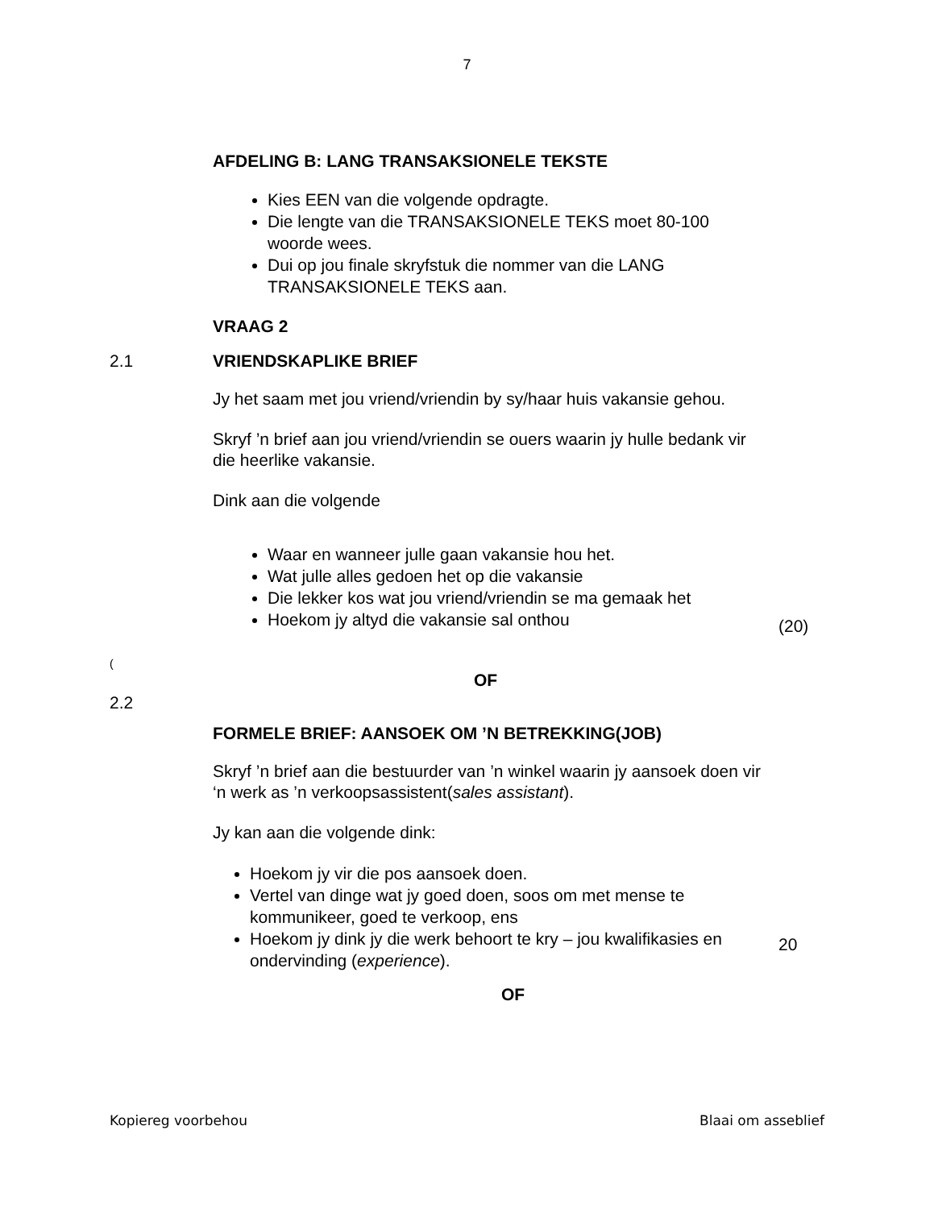7
AFDELING B: LANG TRANSAKSIONELE TEKSTE
Kies EEN van die volgende opdragte.
Die lengte van die TRANSAKSIONELE TEKS moet 80-100 woorde wees.
Dui op jou finale skryfstuk die nommer van die LANG TRANSAKSIONELE TEKS aan.
VRAAG 2
2.1
VRIENDSKAPLIKE BRIEF
Jy het saam met jou vriend/vriendin by sy/haar huis vakansie gehou.
Skryf ’n brief aan jou vriend/vriendin se ouers waarin jy hulle bedank vir die heerlike vakansie.
Dink aan die volgende
Waar en wanneer julle gaan vakansie hou het.
Wat julle alles gedoen het op die vakansie
Die lekker kos wat jou vriend/vriendin se ma gemaak het
Hoekom jy altyd die vakansie sal onthou
(20)
(
OF
2.2
FORMELE BRIEF: AANSOEK OM ’N BETREKKING(JOB)
Skryf ’n brief aan die bestuurder van ’n winkel waarin jy aansoek doen vir ‘n werk as ’n verkoopsassistent(sales assistant).
Jy kan aan die volgende dink:
Hoekom jy vir die pos aansoek doen.
Vertel van dinge wat jy goed doen, soos om met mense te kommunikeer, goed te verkoop, ens
Hoekom jy dink jy die werk behoort te kry – jou kwalifikasies en ondervinding (experience).
20
OF
Kopiereg voorbehou Blaai om asseblief